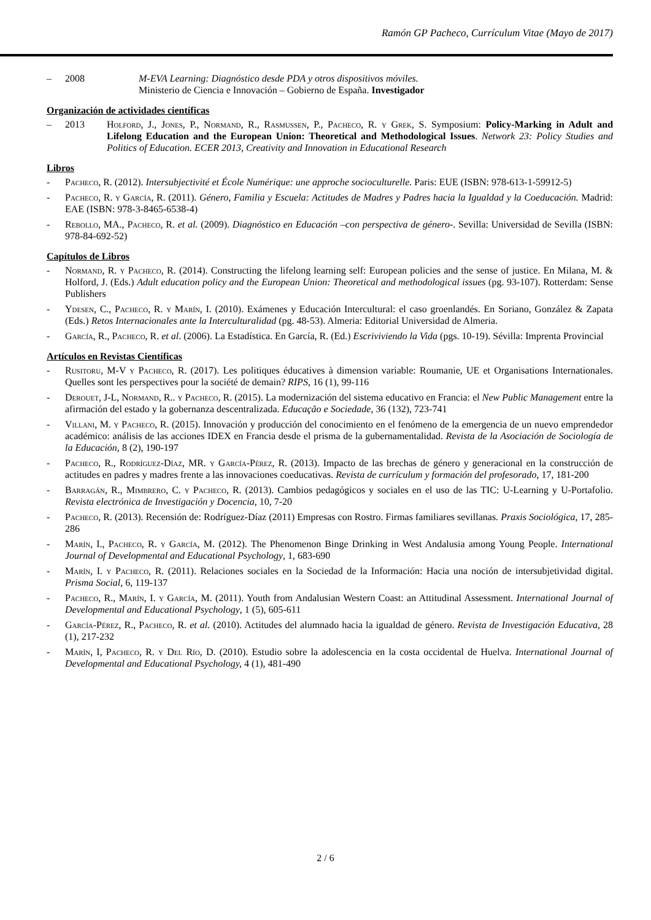Ramón GP Pacheco, Currículum Vitae (Mayo de 2017)
– 2008 M-EVA Learning: Diagnóstico desde PDA y otros dispositivos móviles.
Ministerio de Ciencia e Innovación – Gobierno de España. Investigador
Organización de actividades científicas
– 2013 Holford, J., Jones, P., Normand, R., Rasmussen, P., Pacheco, R. y Grek, S. Symposium: Policy-Marking in Adult and Lifelong Education and the European Union: Theoretical and Methodological Issues. Network 23: Policy Studies and Politics of Education. ECER 2013, Creativity and Innovation in Educational Research
Libros
- Pacheco, R. (2012). Intersubjectivité et École Numérique: une approche socioculturelle. Paris: EUE (ISBN: 978-613-1-59912-5)
- Pacheco, R. y García, R. (2011). Género, Familia y Escuela: Actitudes de Madres y Padres hacia la Igualdad y la Coeducación. Madrid: EAE (ISBN: 978-3-8465-6538-4)
- Rebollo, MA., Pacheco, R. et al. (2009). Diagnóstico en Educación –con perspectiva de género-. Sevilla: Universidad de Sevilla (ISBN: 978-84-692-52)
Capítulos de Libros
- Normand, R. y Pacheco, R. (2014). Constructing the lifelong learning self: European policies and the sense of justice. En Milana, M. & Holford, J. (Eds.) Adult education policy and the European Union: Theoretical and methodological issues (pg. 93-107). Rotterdam: Sense Publishers
- Ydesen, C., Pacheco, R. y Marín, I. (2010). Exámenes y Educación Intercultural: el caso groenlandés. En Soriano, González & Zapata (Eds.) Retos Internacionales ante la Interculturalidad (pg. 48-53). Almeria: Editorial Universidad de Almeria.
- García, R., Pacheco, R. et al. (2006). La Estadística. En García, R. (Ed.) Escriviviendo la Vida (pgs. 10-19). Sévilla: Imprenta Provincial
Artículos en Revistas Científicas
- Rusitoru, M-V y Pacheco, R. (2017). Les politiques éducatives à dimension variable: Roumanie, UE et Organisations Internationales. Quelles sont les perspectives pour la société de demain? RIPS, 16 (1), 99-116
- Derouet, J-L, Normand, R.. y Pacheco, R. (2015). La modernización del sistema educativo en Francia: el New Public Management entre la afirmación del estado y la gobernanza descentralizada. Educação e Sociedade, 36 (132), 723-741
- Villani, M. y Pacheco, R. (2015). Innovación y producción del conocimiento en el fenómeno de la emergencia de un nuevo emprendedor académico: análisis de las acciones IDEX en Francia desde el prisma de la gubernamentalidad. Revista de la Asociación de Sociología de la Educación, 8 (2), 190-197
- Pacheco, R., Rodríguez-Díaz, MR. y García-Pérez, R. (2013). Impacto de las brechas de género y generacional en la construcción de actitudes en padres y madres frente a las innovaciones coeducativas. Revista de currículum y formación del profesorado, 17, 181-200
- Barragán, R., Mimbrero, C. y Pacheco, R. (2013). Cambios pedagógicos y sociales en el uso de las TIC: U-Learning y U-Portafolio. Revista electrónica de Investigación y Docencia, 10, 7-20
- Pacheco, R. (2013). Recensión de: Rodríguez-Díaz (2011) Empresas con Rostro. Firmas familiares sevillanas. Praxis Sociológica, 17, 285-286
- Marín, I., Pacheco, R. y García, M. (2012). The Phenomenon Binge Drinking in West Andalusia among Young People. International Journal of Developmental and Educational Psychology, 1, 683-690
- Marín, I. y Pacheco, R. (2011). Relaciones sociales en la Sociedad de la Información: Hacia una noción de intersubjetividad digital. Prisma Social, 6, 119-137
- Pacheco, R., Marín, I. y García, M. (2011). Youth from Andalusian Western Coast: an Attitudinal Assessment. International Journal of Developmental and Educational Psychology, 1 (5), 605-611
- García-Pérez, R., Pacheco, R. et al. (2010). Actitudes del alumnado hacia la igualdad de género. Revista de Investigación Educativa, 28 (1), 217-232
- Marín, I, Pacheco, R. y Del Río, D. (2010). Estudio sobre la adolescencia en la costa occidental de Huelva. International Journal of Developmental and Educational Psychology, 4 (1), 481-490
2 / 6